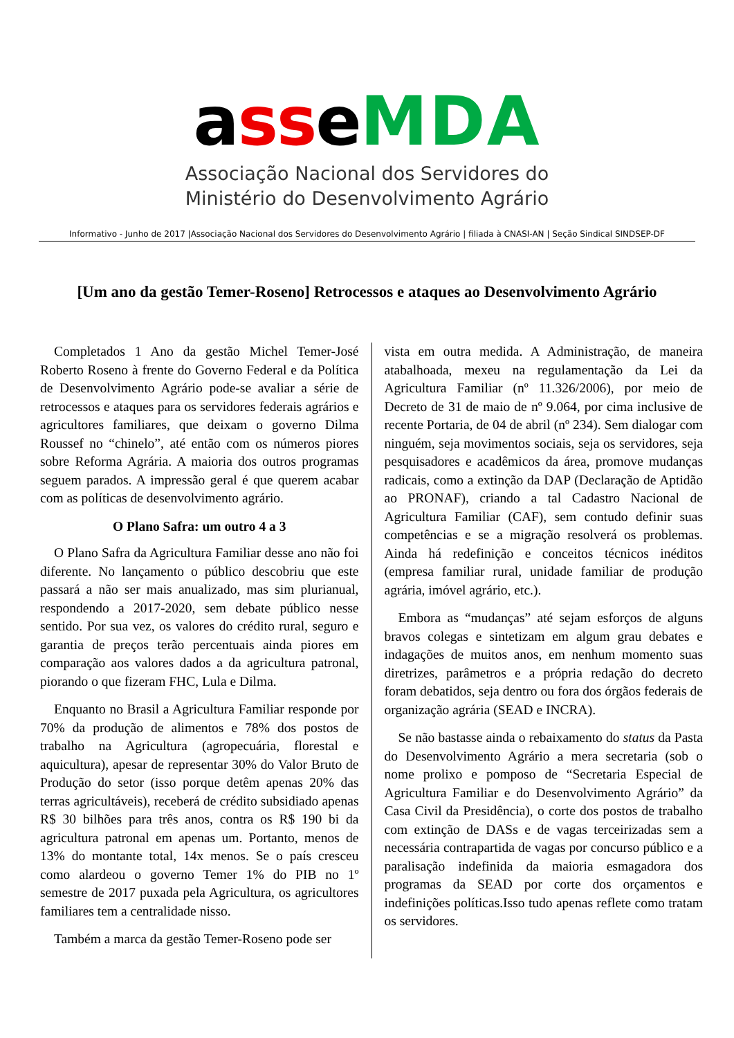ass eMDA
Associação Nacional dos Servidores do
Ministério do Desenvolvimento Agrário
Informativo - Junho de 2017 |Associação Nacional dos Servidores do Desenvolvimento Agrário | filiada à CNASI-AN | Seção Sindical SINDSEP-DF
[Um ano da gestão Temer-Roseno] Retrocessos e ataques ao Desenvolvimento Agrário
Completados 1 Ano da gestão Michel Temer-José Roberto Roseno à frente do Governo Federal e da Política de Desenvolvimento Agrário pode-se avaliar a série de retrocessos e ataques para os servidores federais agrários e agricultores familiares, que deixam o governo Dilma Roussef no “chinelo”, até então com os números piores sobre Reforma Agrária. A maioria dos outros programas seguem parados. A impressão geral é que querem acabar com as políticas de desenvolvimento agrário.
O Plano Safra: um outro 4 a 3
O Plano Safra da Agricultura Familiar desse ano não foi diferente. No lançamento o público descobriu que este passará a não ser mais anualizado, mas sim plurianual, respondendo a 2017-2020, sem debate público nesse sentido. Por sua vez, os valores do crédito rural, seguro e garantia de preços terão percentuais ainda piores em comparação aos valores dados a da agricultura patronal, piorando o que fizeram FHC, Lula e Dilma.
Enquanto no Brasil a Agricultura Familiar responde por 70% da produção de alimentos e 78% dos postos de trabalho na Agricultura (agropecuária, florestal e aquicultura), apesar de representar 30% do Valor Bruto de Produção do setor (isso porque detêm apenas 20% das terras agricultáveis), receberá de crédito subsidiado apenas R$ 30 bilhões para três anos, contra os R$ 190 bi da agricultura patronal em apenas um. Portanto, menos de 13% do montante total, 14x menos. Se o país cresceu como alardeou o governo Temer 1% do PIB no 1º semestre de 2017 puxada pela Agricultura, os agricultores familiares tem a centralidade nisso.
Também a marca da gestão Temer-Roseno pode ser
vista em outra medida. A Administração, de maneira atabalhoada, mexeu na regulamentação da Lei da Agricultura Familiar (nº 11.326/2006), por meio de Decreto de 31 de maio de nº 9.064, por cima inclusive de recente Portaria, de 04 de abril (nº 234). Sem dialogar com ninguém, seja movimentos sociais, seja os servidores, seja pesquisadores e acadêmicos da área, promove mudanças radicais, como a extinção da DAP (Declaração de Aptidão ao PRONAF), criando a tal Cadastro Nacional de Agricultura Familiar (CAF), sem contudo definir suas competências e se a migração resolverá os problemas. Ainda há redefinição e conceitos técnicos inéditos (empresa familiar rural, unidade familiar de produção agrária, imóvel agrário, etc.).
Embora as “mudanças” até sejam esforços de alguns bravos colegas e sintetizam em algum grau debates e indagações de muitos anos, em nenhum momento suas diretrizes, parâmetros e a própria redação do decreto foram debatidos, seja dentro ou fora dos órgãos federais de organização agrária (SEAD e INCRA).
Se não bastasse ainda o rebaixamento do status da Pasta do Desenvolvimento Agrário a mera secretaria (sob o nome prolixo e pomposo de “Secretaria Especial de Agricultura Familiar e do Desenvolvimento Agrário” da Casa Civil da Presidência), o corte dos postos de trabalho com extinção de DASs e de vagas terceirizadas sem a necessária contrapartida de vagas por concurso público e a paralisação indefinida da maioria esmagadora dos programas da SEAD por corte dos orçamentos e indefinições políticas.Isso tudo apenas reflete como tratam os servidores.